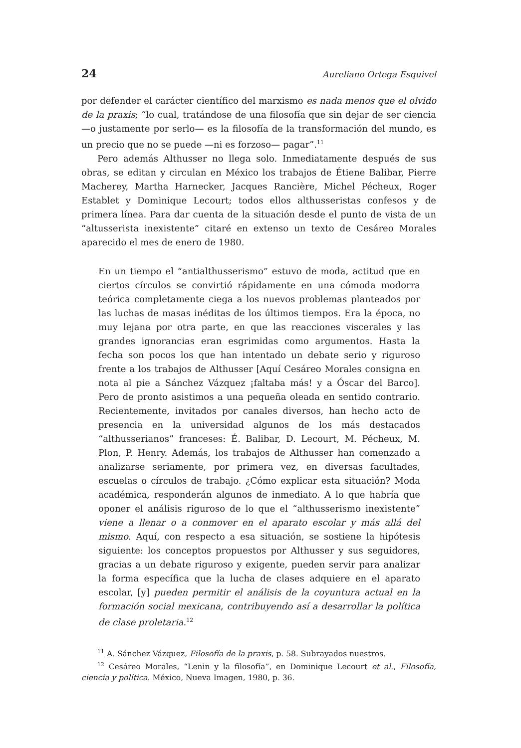24 Aureliano Ortega Esquivel
por defender el carácter científico del marxismo es nada menos que el olvido de la praxis; “lo cual, tratándose de una filosofía que sin dejar de ser ciencia —o justamente por serlo— es la filosofía de la transformación del mundo, es un precio que no se puede —ni es forzoso— pagar”.<sup>11</sup>
Pero además Althusser no llega solo. Inmediatamente después de sus obras, se editan y circulan en México los trabajos de Étiene Balibar, Pierre Macherey, Martha Harnecker, Jacques Rancière, Michel Pécheux, Roger Establet y Dominique Lecourt; todos ellos althusseristas confesos y de primera línea. Para dar cuenta de la situación desde el punto de vista de un “altusserista inexistente” citaré en extenso un texto de Cesáreo Morales aparecido el mes de enero de 1980.
En un tiempo el “antialthusserismo” estuvo de moda, actitud que en ciertos círculos se convirtió rápidamente en una cómoda modorra teórica completamente ciega a los nuevos problemas planteados por las luchas de masas inéditas de los últimos tiempos. Era la época, no muy lejana por otra parte, en que las reacciones viscerales y las grandes ignorancias eran esgrimidas como argumentos. Hasta la fecha son pocos los que han intentado un debate serio y riguroso frente a los trabajos de Althusser [Aquí Cesáreo Morales consigna en nota al pie a Sánchez Vázquez ¡faltaba más! y a Óscar del Barco]. Pero de pronto asistimos a una pequeña oleada en sentido contrario. Recientemente, invitados por canales diversos, han hecho acto de presencia en la universidad algunos de los más destacados “althusserianos” franceses: É. Balibar, D. Lecourt, M. Pécheux, M. Plon, P. Henry. Además, los trabajos de Althusser han comenzado a analizarse seriamente, por primera vez, en diversas facultades, escuelas o círculos de trabajo. ¿Cómo explicar esta situación? Moda académica, responderán algunos de inmediato. A lo que habría que oponer el análisis riguroso de lo que el “althusserismo inexistente” viene a llenar o a conmover en el aparato escolar y más allá del mismo. Aquí, con respecto a esa situación, se sostiene la hipótesis siguiente: los conceptos propuestos por Althusser y sus seguidores, gracias a un debate riguroso y exigente, pueden servir para analizar la forma específica que la lucha de clases adquiere en el aparato escolar, [y] pueden permitir el análisis de la coyuntura actual en la formación social mexicana, contribuyendo así a desarrollar la política de clase proletaria.<sup>12</sup>
<sup>11</sup> A. Sánchez Vázquez, Filosofía de la praxis, p. 58. Subrayados nuestros.
<sup>12</sup> Cesáreo Morales, “Lenin y la filosofía”, en Dominique Lecourt et al., Filosofía, ciencia y política. México, Nueva Imagen, 1980, p. 36.